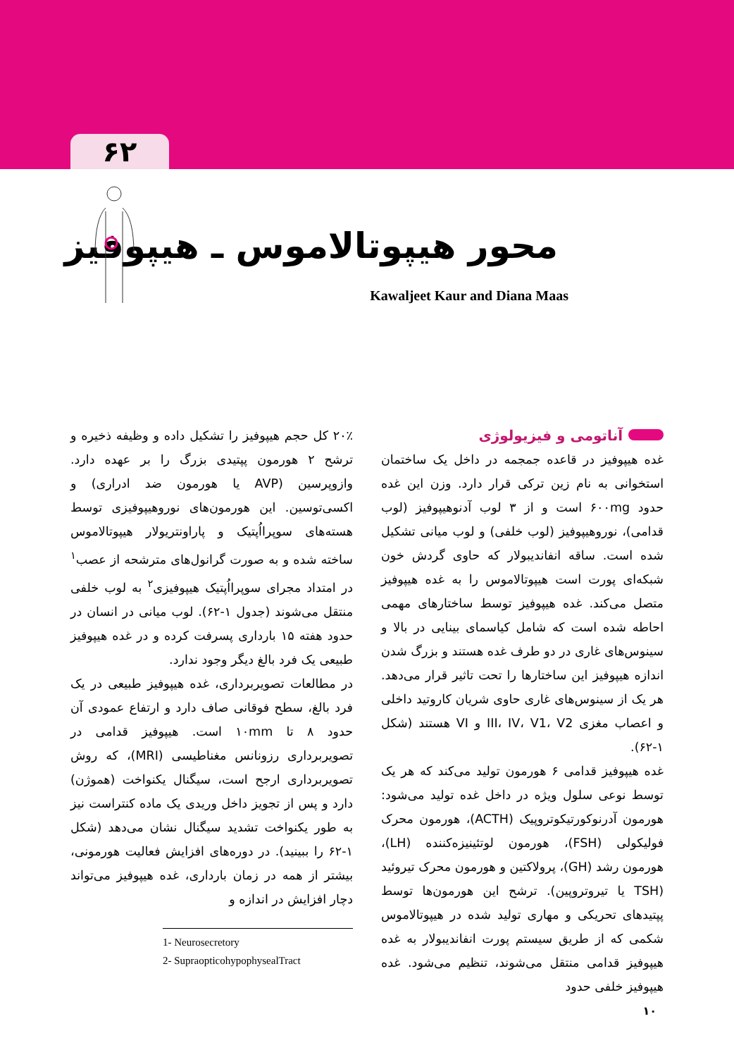۶۲
محور هیپوتالاموس ـ هیپوفیز
Kawaljeet Kaur and Diana Maas
آناتومی و فیزیولوژی
غده هیپوفیز در قاعده جمجمه در داخل یک ساختمان استخوانی به نام زین ترکی قرار دارد. وزن این غده حدود ۶۰۰mg است و از ۳ لوب آدنوهیپوفیز (لوب قدامی)، نوروهیپوفیز (لوب خلفی) و لوب میانی تشکیل شده است. ساقه انفاندیبولار که حاوی گردش خون شبکه‌ای پورت است هیپوتالاموس را به غده هیپوفیز متصل می‌کند. غده هیپوفیز توسط ساختارهای مهمی احاطه شده است که شامل کیاسمای بینایی در بالا و سینوس‌های غاری در دو طرف غده هستند و بزرگ شدن اندازه هیپوفیز این ساختارها را تحت تاثیر قرار می‌دهد. هر یک از سینوس‌های غاری حاوی شریان کاروتید داخلی و اعصاب مغزی III، IV، V1، V2 و VI هستند (شکل ۱-۶۲).
غده هیپوفیز قدامی ۶ هورمون تولید می‌کند که هر یک توسط نوعی سلول ویژه در داخل غده تولید می‌شود: هورمون آدرنوکورتیکوتروپیک (ACTH)، هورمون محرک فولیکولی (FSH)، هورمون لوتئینیزه‌کننده (LH)، هورمون رشد (GH)، پرولاکتین و هورمون محرک تیروئید (TSH یا تیروتروپین). ترشح این هورمون‌ها توسط پپتیدهای تحریکی و مهاری تولید شده در هیپوتالاموس شکمی که از طریق سیستم پورت انفاندیبولار به غده هیپوفیز قدامی منتقل می‌شوند، تنظیم می‌شود. غده هیپوفیز خلفی حدود
۲۰٪ کل حجم هیپوفیز را تشکیل داده و وظیفه ذخیره و ترشح ۲ هورمون پپتیدی بزرگ را بر عهده دارد. وازوپرسین (AVP یا هورمون ضد ادراری) و اکسی‌توسین. این هورمون‌های نوروهیپوفیزی توسط هسته‌های سوپرااُپتیک و پاراونتریولار هیپوتالاموس ساخته شده و به صورت گرانول‌های مترشحه از عصب<sup>۱</sup> در امتداد مجرای سوپرااُپتیک هیپوفیزی<sup>۲</sup> به لوب خلفی منتقل می‌شوند (جدول ۱-۶۲). لوب میانی در انسان در حدود هفته ۱۵ بارداری پسرفت کرده و در غده هیپوفیز طبیعی یک فرد بالغ دیگر وجود ندارد.
در مطالعات تصویربرداری، غده هیپوفیز طبیعی در یک فرد بالغ، سطح فوقانی صاف دارد و ارتفاع عمودی آن حدود ۸ تا ۱۰mm است. هیپوفیز قدامی در تصویربرداری رزونانس مغناطیسی (MRI)، که روش تصویربرداری ارجح است، سیگنال یکنواخت (هموژن) دارد و پس از تجویز داخل وریدی یک ماده کنتراست نیز به طور یکنواخت تشدید سیگنال نشان می‌دهد (شکل ۱-۶۲ را ببینید). در دوره‌های افزایش فعالیت هورمونی، بیشتر از همه در زمان بارداری، غده هیپوفیز می‌تواند دچار افزایش در اندازه و
1- Neurosecretory
2- SupraopticohypophysealTract
۱۰